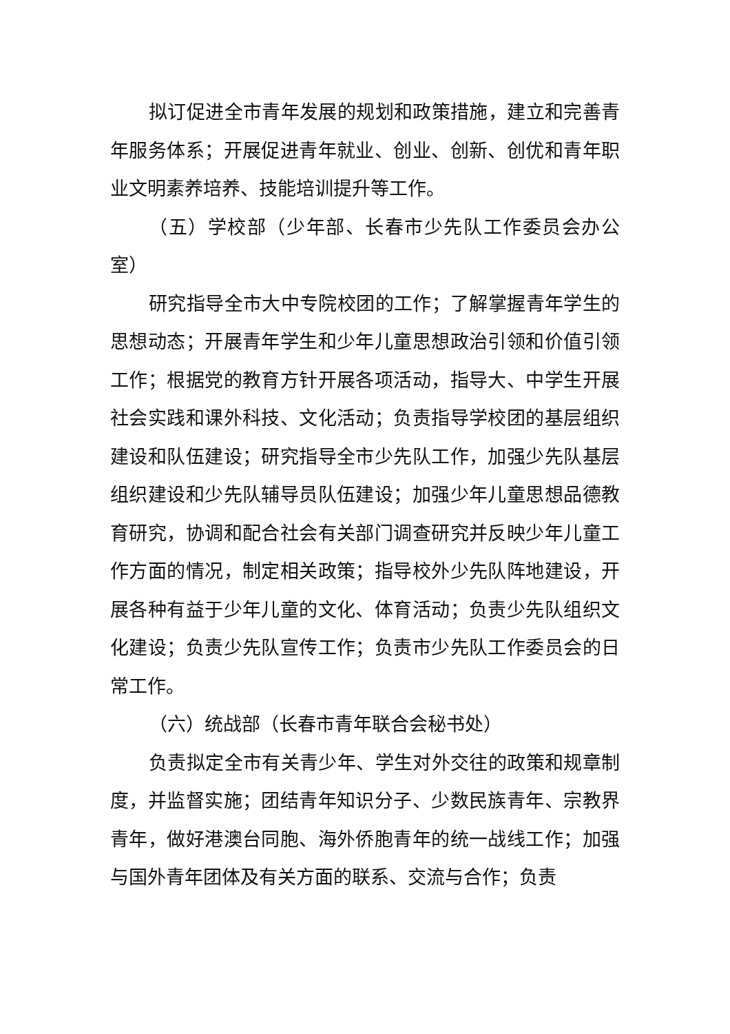拟订促进全市青年发展的规划和政策措施，建立和完善青年服务体系；开展促进青年就业、创业、创新、创优和青年职业文明素养培养、技能培训提升等工作。
（五）学校部（少年部、长春市少先队工作委员会办公室）
研究指导全市大中专院校团的工作；了解掌握青年学生的思想动态；开展青年学生和少年儿童思想政治引领和价值引领工作；根据党的教育方针开展各项活动，指导大、中学生开展社会实践和课外科技、文化活动；负责指导学校团的基层组织建设和队伍建设；研究指导全市少先队工作，加强少先队基层组织建设和少先队辅导员队伍建设；加强少年儿童思想品德教育研究，协调和配合社会有关部门调查研究并反映少年儿童工作方面的情况，制定相关政策；指导校外少先队阵地建设，开展各种有益于少年儿童的文化、体育活动；负责少先队组织文化建设；负责少先队宣传工作；负责市少先队工作委员会的日常工作。
（六）统战部（长春市青年联合会秘书处）
负责拟定全市有关青少年、学生对外交往的政策和规章制度，并监督实施；团结青年知识分子、少数民族青年、宗教界青年，做好港澳台同胞、海外侨胞青年的统一战线工作；加强与国外青年团体及有关方面的联系、交流与合作；负责